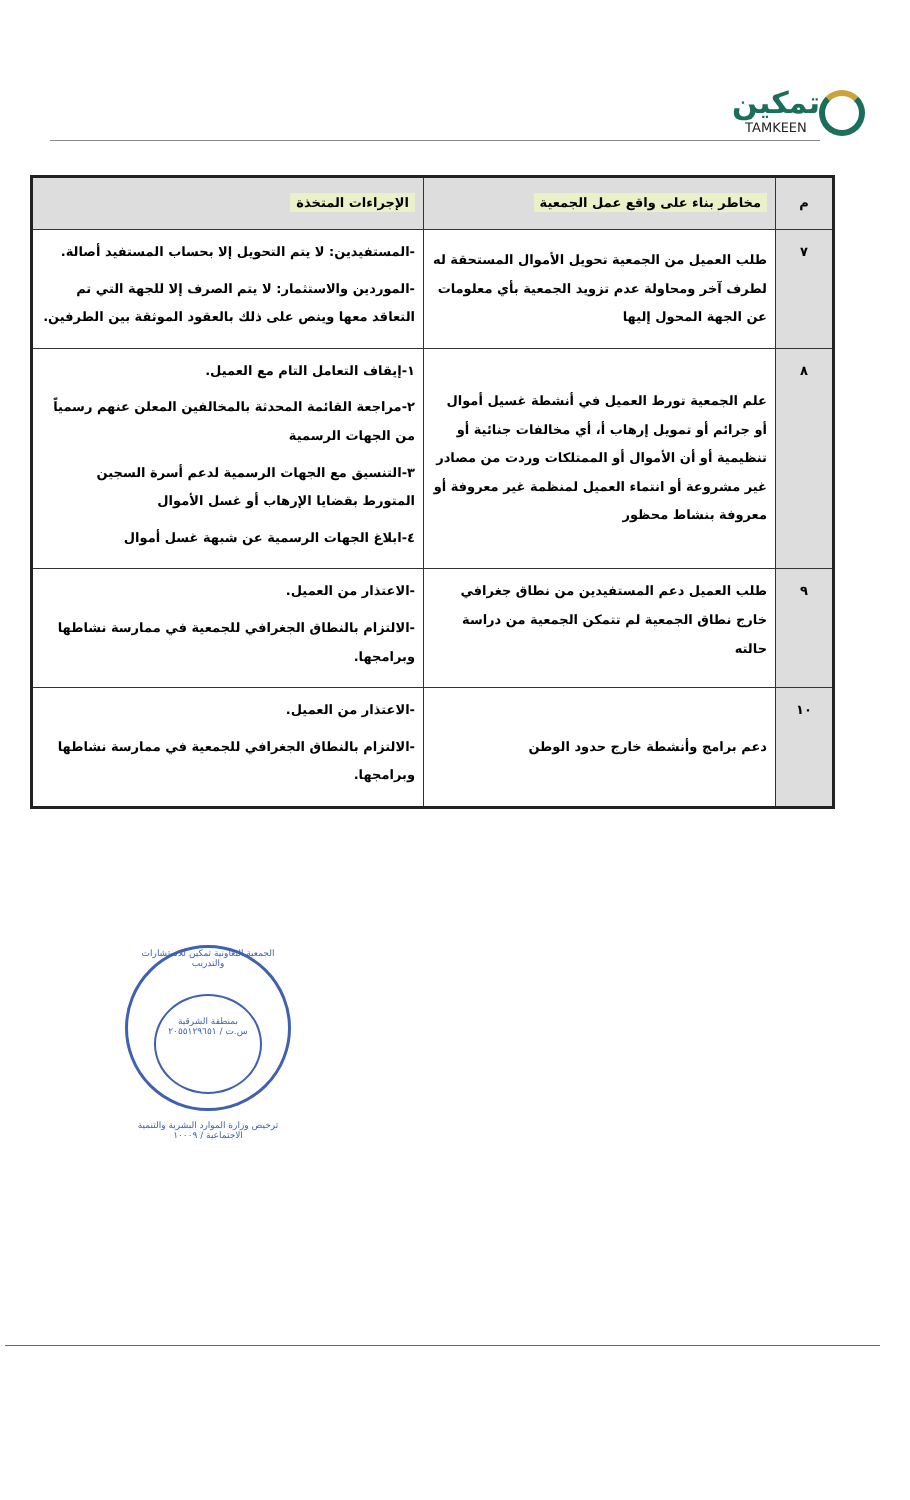تمكين
TAMKEEN
| م | مخاطر بناء على واقع عمل الجمعية | الإجراءات المتخذة |
| --- | --- | --- |
| ٧ | طلب العميل من الجمعية تحويل الأموال المستحقة له لطرف آخر ومحاولة عدم تزويد الجمعية بأي معلومات عن الجهة المحول إليها | -المستفيدين: لا يتم التحويل إلا بحساب المستفيد أصالة. -الموردين والاستثمار: لا يتم الصرف إلا للجهة التي تم التعاقد معها وينص على ذلك بالعقود الموثقة بين الطرفين. |
| ٨ | علم الجمعية تورط العميل في أنشطة غسيل أموال أو جرائم أو تمويل إرهاب أ، أي مخالفات جنائية أو تنظيمية أو أن الأموال أو الممتلكات وردت من مصادر غير مشروعة أو انتماء العميل لمنظمة غير معروفة أو معروفة بنشاط محظور | ١-إيقاف التعامل التام مع العميل. ٢-مراجعة القائمة المحدثة بالمخالفين المعلن عنهم رسمياً من الجهات الرسمية ٣-التنسيق مع الجهات الرسمية لدعم أسرة السجين المتورط بقضايا الإرهاب أو غسل الأموال ٤-ابلاغ الجهات الرسمية عن شبهة غسل أموال |
| ٩ | طلب العميل دعم المستفيدين من نطاق جغرافي خارج نطاق الجمعية لم تتمكن الجمعية من دراسة حالته | -الاعتذار من العميل. -الالتزام بالنطاق الجغرافي للجمعية في ممارسة نشاطها وبرامجها. |
| ١٠ | دعم برامج وأنشطة خارج حدود الوطن | -الاعتذار من العميل. -الالتزام بالنطاق الجغرافي للجمعية في ممارسة نشاطها وبرامجها. |
الجمعية التعاونية تمكين للاستشارات والتدريب
بمنطقة الشرقية
س.ت / ٢٠٥٥١٢٩٦٥١
ترخيص وزارة الموارد البشرية والتنمية الاجتماعية / ١٠٠٠٩